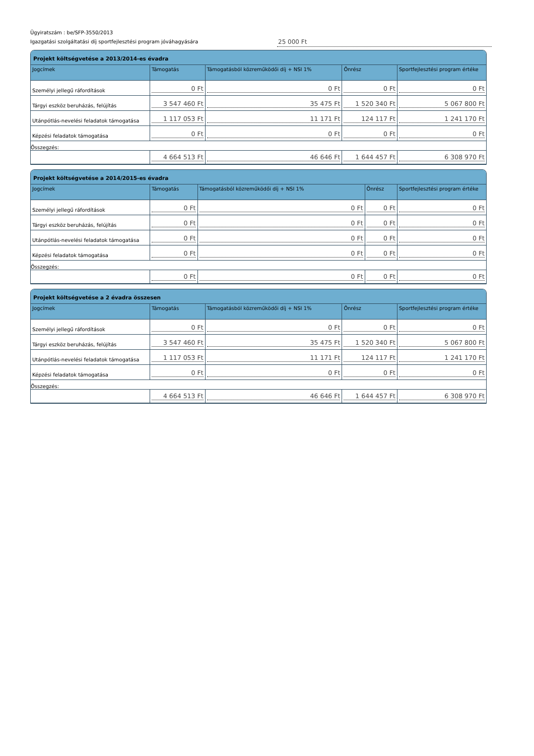Ügyiratszám : be/SFP-3550/2013
Igazgatási szolgáltatási díj sportfejlesztési program jóváhagyására
25 000 Ft
Projekt költségvetése a 2013/2014-es évadra
| Jogcímek | Támogatás | Támogatásból közreműködői díj + NSI 1% | Önrész | Sportfejlesztési program értéke |
| --- | --- | --- | --- | --- |
| Személyi jellegű ráfordítások | 0 Ft | 0 Ft | 0 Ft | 0 Ft |
| Tárgyi eszköz beruházás, felújítás | 3 547 460 Ft | 35 475 Ft | 1 520 340 Ft | 5 067 800 Ft |
| Utánpótlás-nevelési feladatok támogatása | 1 117 053 Ft | 11 171 Ft | 124 117 Ft | 1 241 170 Ft |
| Képzési feladatok támogatása | 0 Ft | 0 Ft | 0 Ft | 0 Ft |
| Összegzés: | | | | |
| | 4 664 513 Ft | 46 646 Ft | 1 644 457 Ft | 6 308 970 Ft |
Projekt költségvetése a 2014/2015-es évadra
| Jogcímek | Támogatás | Támogatásból közreműködői díj + NSI 1% | Önrész | Sportfejlesztési program értéke |
| --- | --- | --- | --- | --- |
| Személyi jellegű ráfordítások | 0 Ft | 0 Ft | 0 Ft | 0 Ft |
| Tárgyi eszköz beruházás, felújítás | 0 Ft | 0 Ft | 0 Ft | 0 Ft |
| Utánpótlás-nevelési feladatok támogatása | 0 Ft | 0 Ft | 0 Ft | 0 Ft |
| Képzési feladatok támogatása | 0 Ft | 0 Ft | 0 Ft | 0 Ft |
| Összegzés: | | | | |
| | 0 Ft | 0 Ft | 0 Ft | 0 Ft |
Projekt költségvetése a 2 évadra összesen
| Jogcímek | Támogatás | Támogatásból közreműködői díj + NSI 1% | Önrész | Sportfejlesztési program értéke |
| --- | --- | --- | --- | --- |
| Személyi jellegű ráfordítások | 0 Ft | 0 Ft | 0 Ft | 0 Ft |
| Tárgyi eszköz beruházás, felújítás | 3 547 460 Ft | 35 475 Ft | 1 520 340 Ft | 5 067 800 Ft |
| Utánpótlás-nevelési feladatok támogatása | 1 117 053 Ft | 11 171 Ft | 124 117 Ft | 1 241 170 Ft |
| Képzési feladatok támogatása | 0 Ft | 0 Ft | 0 Ft | 0 Ft |
| Összegzés: | | | | |
| | 4 664 513 Ft | 46 646 Ft | 1 644 457 Ft | 6 308 970 Ft |